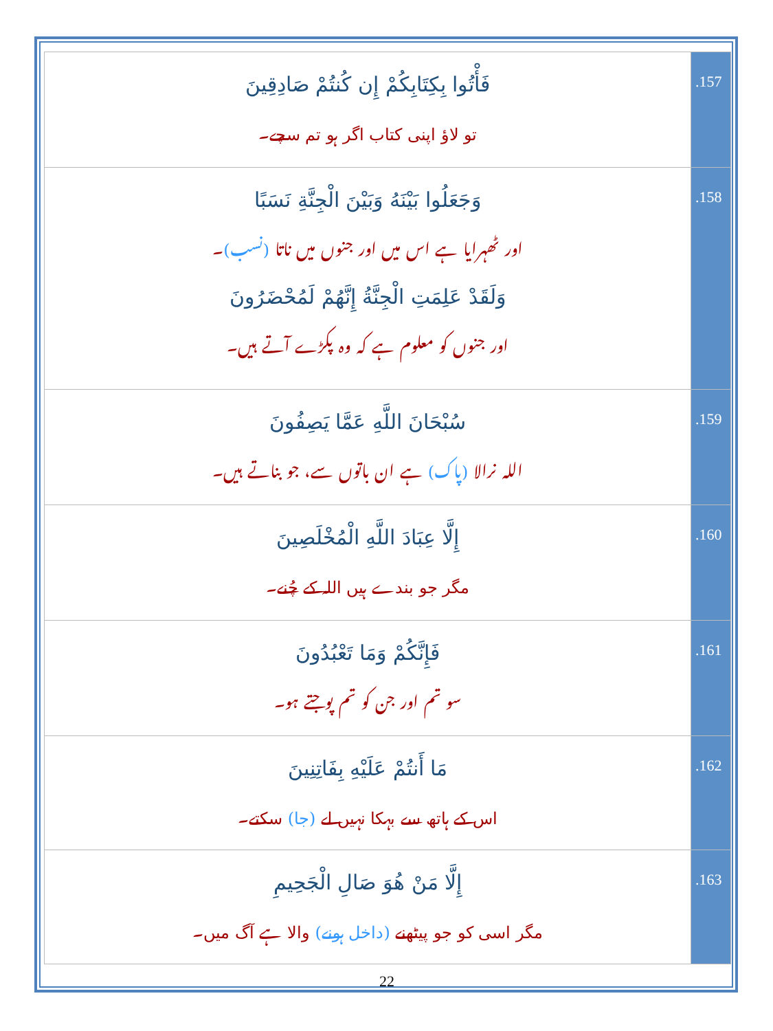| فَأْتُوا بِكِتَابِكُمْ إِن كُنتُمْ صَادِقِينَ تو لاؤ اپنی کتاب اگر ہو تم سچے۔ | .157 |
| وَجَعَلُوا بَيْنَهُ وَبَيْنَ الْجِنَّةِ نَسَبًا اور ٹھہرایا ہے اس میں اور جنوں میں ناتا (نسب) ۔ وَلَقَدْ عَلِمَتِ الْجِنَّةُ إِنَّهُمْ لَمُحْضَرُونَ اور جنوں کو معلوم ہے کہ وہ پکڑے آتے ہیں۔ | .158 |
| سُبْحَانَ اللَّهِ عَمَّا يَصِفُونَ اللہ نرالا (پاک) ہے ان باتوں سے، جو بناتے ہیں۔ | .159 |
| إِلَّا عِبَادَ اللَّهِ الْمُخْلَصِينَ مگر جو بندے ہیں اللہ کے چُنے۔ | .160 |
| فَإِنَّكُمْ وَمَا تَعْبُدُونَ سو تم اور جن کو تم پوجتے ہو۔ | .161 |
| مَا أَنتُمْ عَلَيْهِ بِفَاتِنِينَ اس کے ہاتھ سے بہکا نہیں لے (جا) سکتے۔ | .162 |
| إِلَّا مَنْ هُوَ صَالِ الْجَحِيمِ مگر اسی کو جو پیٹھنے (داخل ہونے) والا ہے آگ میں۔ | .163 |
22